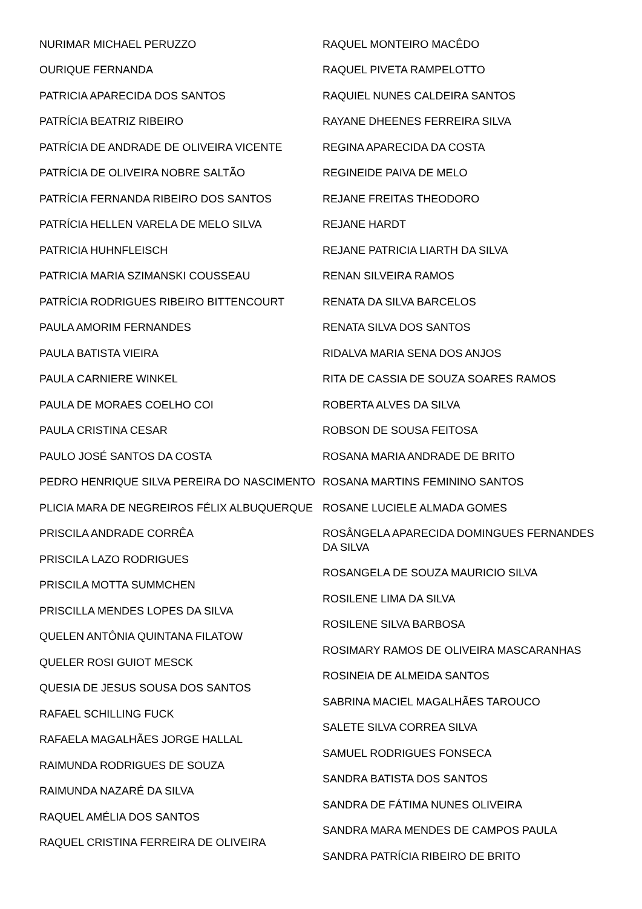NURIMAR MICHAEL PERUZZO
OURIQUE FERNANDA
PATRICIA APARECIDA DOS SANTOS
PATRÍCIA BEATRIZ RIBEIRO
PATRÍCIA DE ANDRADE DE OLIVEIRA VICENTE
PATRÍCIA DE OLIVEIRA NOBRE SALTÃO
PATRÍCIA FERNANDA RIBEIRO DOS SANTOS
PATRÍCIA HELLEN VARELA DE MELO SILVA
PATRICIA HUHNFLEISCH
PATRICIA MARIA SZIMANSKI COUSSEAU
PATRÍCIA RODRIGUES RIBEIRO BITTENCOURT
PAULA AMORIM FERNANDES
PAULA BATISTA VIEIRA
PAULA CARNIERE WINKEL
PAULA DE MORAES COELHO COI
PAULA CRISTINA CESAR
PAULO JOSÉ SANTOS DA COSTA
PEDRO HENRIQUE SILVA PEREIRA DO NASCIMENTO
PLICIA MARA DE NEGREIROS FÉLIX ALBUQUERQUE
PRISCILA ANDRADE CORRÊA
PRISCILA LAZO RODRIGUES
PRISCILA MOTTA SUMMCHEN
PRISCILLA MENDES LOPES DA SILVA
QUELEN ANTÔNIA QUINTANA FILATOW
QUELER ROSI GUIOT MESCK
QUESIA DE JESUS SOUSA DOS SANTOS
RAFAEL SCHILLING FUCK
RAFAELA MAGALHÃES JORGE HALLAL
RAIMUNDA RODRIGUES DE SOUZA
RAIMUNDA NAZARÉ DA SILVA
RAQUEL AMÉLIA DOS SANTOS
RAQUEL CRISTINA FERREIRA DE OLIVEIRA
RAQUEL MONTEIRO MACÊDO
RAQUEL PIVETA RAMPELOTTO
RAQUIEL NUNES CALDEIRA SANTOS
RAYANE DHEENES FERREIRA SILVA
REGINA APARECIDA DA COSTA
REGINEIDE PAIVA DE MELO
REJANE FREITAS THEODORO
REJANE HARDT
REJANE PATRICIA LIARTH DA SILVA
RENAN SILVEIRA RAMOS
RENATA DA SILVA BARCELOS
RENATA SILVA DOS SANTOS
RIDALVA MARIA SENA DOS ANJOS
RITA DE CASSIA DE SOUZA SOARES RAMOS
ROBERTA ALVES DA SILVA
ROBSON DE SOUSA FEITOSA
ROSANA MARIA ANDRADE DE BRITO
ROSANA MARTINS FEMININO SANTOS
ROSANE LUCIELE ALMADA GOMES
ROSÂNGELA APARECIDA DOMINGUES FERNANDES DA SILVA
ROSANGELA DE SOUZA MAURICIO SILVA
ROSILENE LIMA DA SILVA
ROSILENE SILVA BARBOSA
ROSIMARY RAMOS DE OLIVEIRA MASCARANHAS
ROSINEIA DE ALMEIDA SANTOS
SABRINA MACIEL MAGALHÃES TAROUCO
SALETE SILVA CORREA SILVA
SAMUEL RODRIGUES FONSECA
SANDRA BATISTA DOS SANTOS
SANDRA DE FÁTIMA NUNES OLIVEIRA
SANDRA MARA MENDES DE CAMPOS PAULA
SANDRA PATRÍCIA RIBEIRO DE BRITO